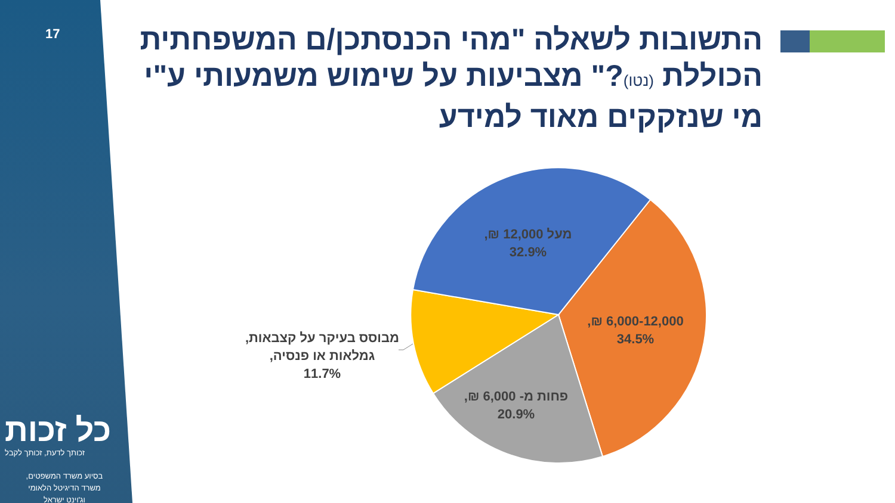17
התשובות לשאלה "מהי הכנסתכן/ם המשפחתית הכוללת (נטו)?" מצביעות על שימוש משמעותי ע"י מי שנזקקים מאוד למידע
מעל 12,000 ₪,
32.9%
6,000-12,000 ₪,
34.5%
פחות מ- 6,000 ₪,
20.9%
מבוסס בעיקר על קצבאות, גמלאות או פנסיה,
11.7%
כל זכות
זכותך לדעת, זכותך לקבל
בסיוע משרד המשפטים,
משרד הדיגיטל הלאומי
וג'וינט ישראל